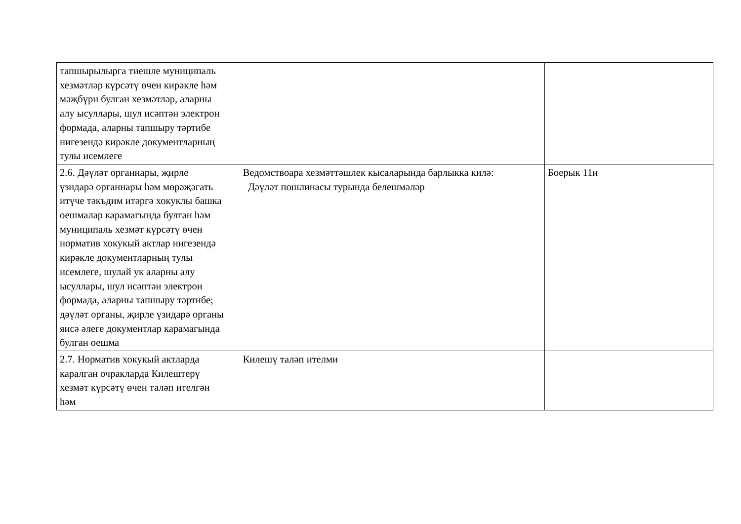| тапшырылырга тиешле муниципаль хезмәтләр күрсәтү өчен кирәкле һәм мәҗбүри булган хезмәтләр, аларны алу ысуллары, шул исәптән электрон формада, аларны тапшыру тәртибе нигезендә кирәкле документларның тулы исемлеге | | |
| 2.6. Дәүләт органнары, җирле үзидарә органнары һәм мөрәҗәгать итүче тәкъдим итәргә хокуклы башка оешмалар карамагында булган һәм муниципаль хезмәт күрсәтү өчен норматив хокукый актлар нигезендә кирәкле документларның тулы исемлеге, шулай ук аларны алу ысуллары, шул исәптән электрон формада, аларны тапшыру тәртибе; дәүләт органы, җирле үзидарә органы яисә әлеге документлар карамагында булган оешма | Ведомствоара хезмәттәшлек кысаларында барлыкка килә: Дәүләт пошлинасы турында белешмәләр | Боерык 11н |
| 2.7. Норматив хокукый актларда каралган очракларда Килештерү хезмәт күрсәтү өчен таләп ителгән һәм | Килешү таләп ителми | |